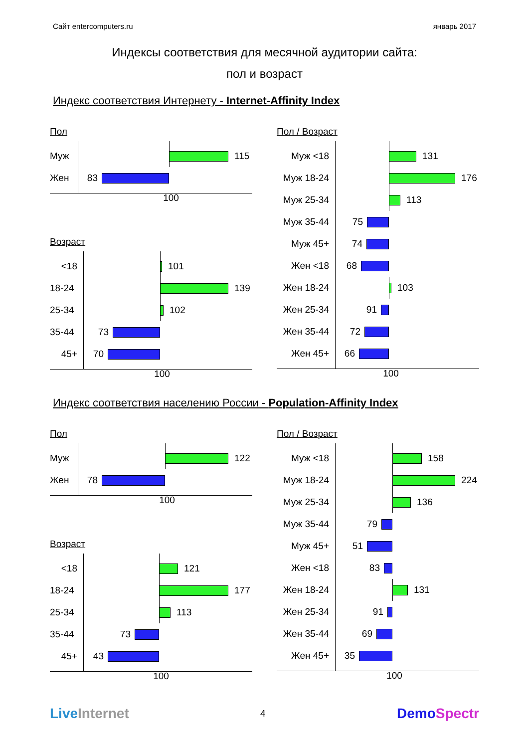Сайт entercomputers.ru январь 2017
Индексы соответствия для месячной аудитории сайта:
пол и возраст
Индекс соответствия Интернету - Internet-Affinity Index
Пол
Муж
115
Жен
83
100
Возраст
<18
101
18-24
139
25-34
102
35-44
73
45+
70
100
Пол / Возраст
Муж <18
131
Муж 18-24
176
Муж 25-34
113
Муж 35-44
75
Муж 45+
74
Жен <18
68
Жен 18-24
103
Жен 25-34
91
Жен 35-44
72
Жен 45+
66
100
Индекс соответствия населению России - Population-Affinity Index
Пол
Муж
122
Жен
78
100
Возраст
<18
121
18-24
177
25-34
113
35-44
73
45+
43
100
Пол / Возраст
Муж <18
158
Муж 18-24
224
Муж 25-34
136
Муж 35-44
79
Муж 45+
51
Жен <18
83
Жен 18-24
131
Жен 25-34
91
Жен 35-44
69
Жен 45+
35
100
Live Internet 4 Demo Spectr